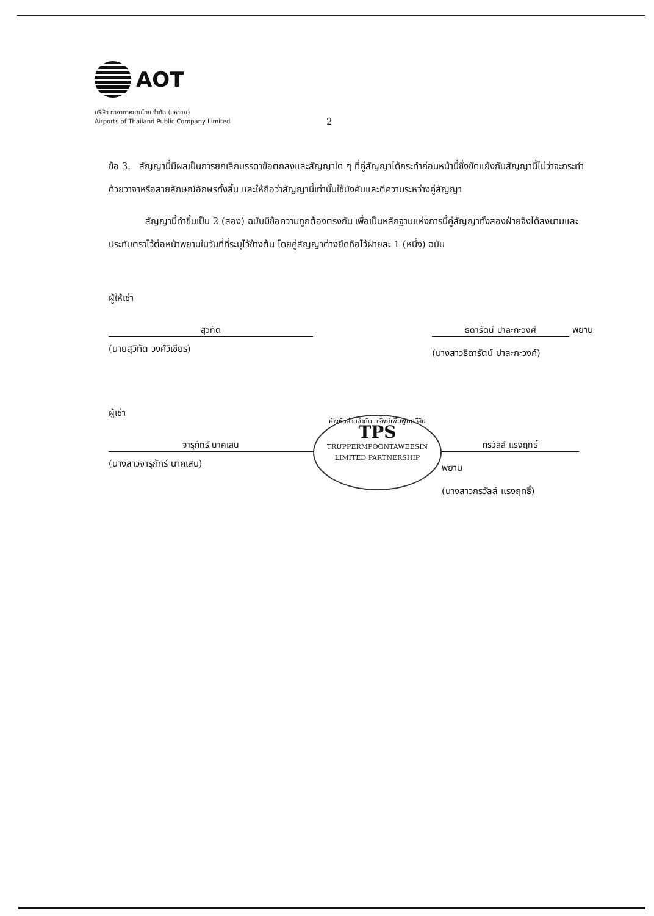AOT
บริษัท ท่าอากาศยานไทย จำกัด (มหาชน)
Airports of Thailand Public Company Limited
2
ข้อ 3. สัญญานี้มีผลเป็นการยกเลิกบรรดาข้อตกลงและสัญญาใด ๆ ที่คู่สัญญาได้กระทำก่อนหน้านี้ซึ่งขัดแย้งกับสัญญานี้ไม่ว่าจะกระทำด้วยวาจาหรือลายลักษณ์อักษรทั้งสิ้น และให้ถือว่าสัญญานี้เท่านั้นใช้บังคับและตีความระหว่างคู่สัญญา
สัญญานี้ทำขึ้นเป็น 2 (สอง) ฉบับมีข้อความถูกต้องตรงกัน เพื่อเป็นหลักฐานแห่งการนี้คู่สัญญาทั้งสองฝ่ายจึงได้ลงนามและประทับตราไว้ต่อหน้าพยานในวันที่ที่ระบุไว้ข้างต้น โดยคู่สัญญาต่างยึดถือไว้ฝ่ายละ 1 (หนึ่ง) ฉบับ
ผู้ให้เช่า
สุวิทัต
(นายสุวิทัต วงศ์วิเชียร)
ธิดารัตน์ ปาละกะวงศ์
พยาน
(นางสาวธิดารัตน์ ปาละกะวงศ์)
ผู้เช่า
จารุภัทร์ นาคเสน
(นางสาวจารุภัทร์ นาคเสน)
ห้างหุ้นส่วนจำกัด ทรัพย์เพิ่มพูนทวีสิน
TPS
TRUPPERMPOONTAWEESIN LIMITED PARTNERSHIP
กรวัลล์ แรงฤทธิ์
พยาน
(นางสาวกรวัลล์ แรงฤทธิ์)